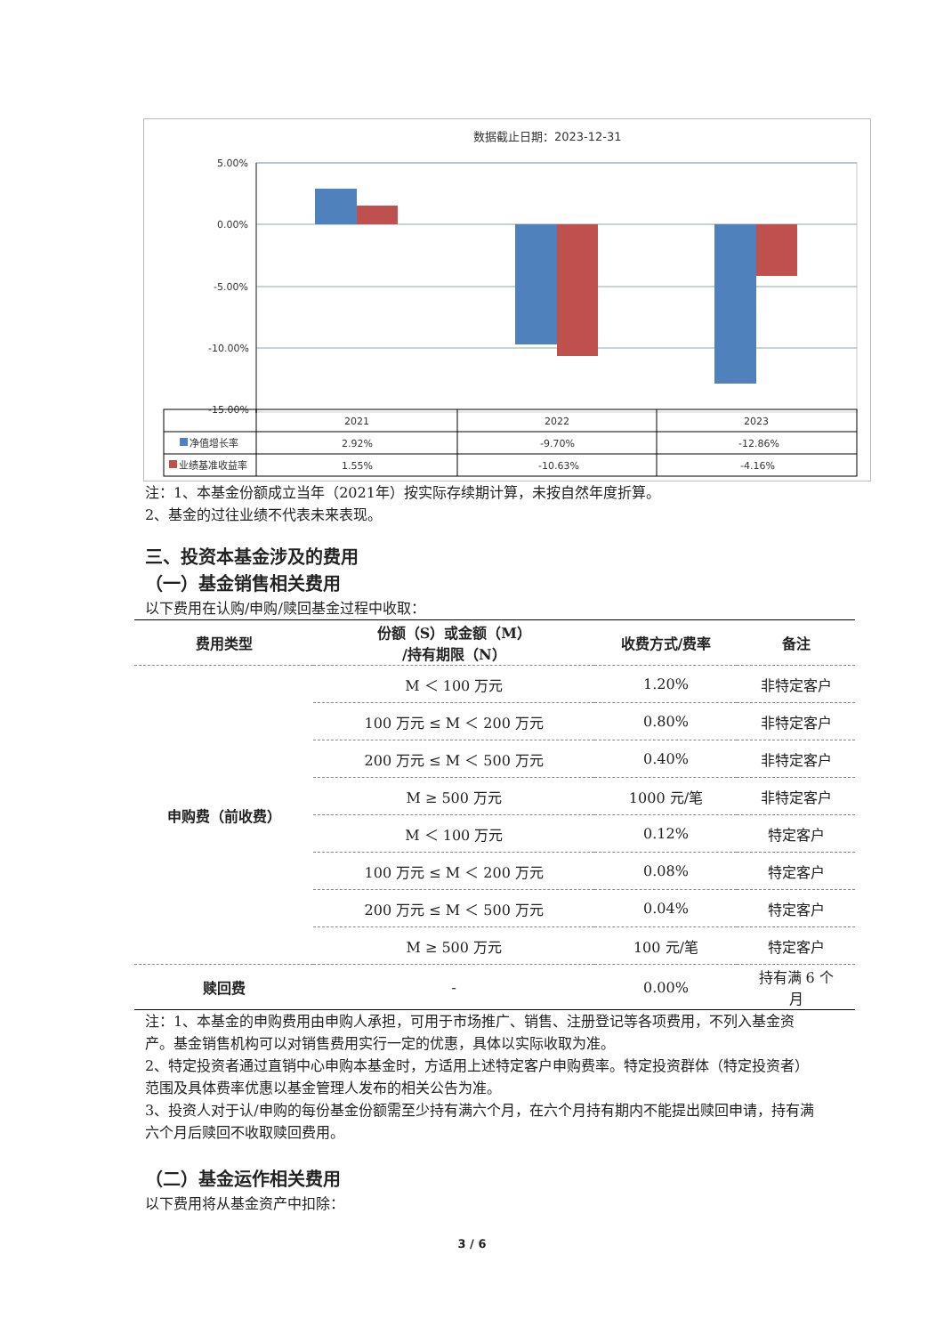数据截止日期：2023-12-31
5.00%
0.00%
-5.00%
-10.00%
-15.00%
2021
2022
2023
净值增长率
2.92%
-9.70%
-12.86%
业绩基准收益率
1.55%
-10.63%
-4.16%
注：1、本基金份额成立当年（2021年）按实际存续期计算，未按自然年度折算。
2、基金的过往业绩不代表未来表现。
三、投资本基金涉及的费用
（一）基金销售相关费用
以下费用在认购/申购/赎回基金过程中收取：
| 费用类型 | 份额（S）或金额（M） /持有期限（N） | 收费方式/费率 | 备注 |
| --- | --- | --- | --- |
| 申购费（前收费） | M ＜ 100 万元 | 1.20% | 非特定客户 |
| | 100 万元 ≤ M ＜ 200 万元 | 0.80% | 非特定客户 |
| | 200 万元 ≤ M ＜ 500 万元 | 0.40% | 非特定客户 |
| | M ≥ 500 万元 | 1000 元/笔 | 非特定客户 |
| | M ＜ 100 万元 | 0.12% | 特定客户 |
| | 100 万元 ≤ M ＜ 200 万元 | 0.08% | 特定客户 |
| | 200 万元 ≤ M ＜ 500 万元 | 0.04% | 特定客户 |
| | M ≥ 500 万元 | 100 元/笔 | 特定客户 |
| 赎回费 | - | 0.00% | 持有满 6 个 月 |
注：1、本基金的申购费用由申购人承担，可用于市场推广、销售、注册登记等各项费用，不列入基金资产。基金销售机构可以对销售费用实行一定的优惠，具体以实际收取为准。
2、特定投资者通过直销中心申购本基金时，方适用上述特定客户申购费率。特定投资群体（特定投资者）范围及具体费率优惠以基金管理人发布的相关公告为准。
3、投资人对于认/申购的每份基金份额需至少持有满六个月，在六个月持有期内不能提出赎回申请，持有满六个月后赎回不收取赎回费用。
（二）基金运作相关费用
以下费用将从基金资产中扣除：
3 / 6